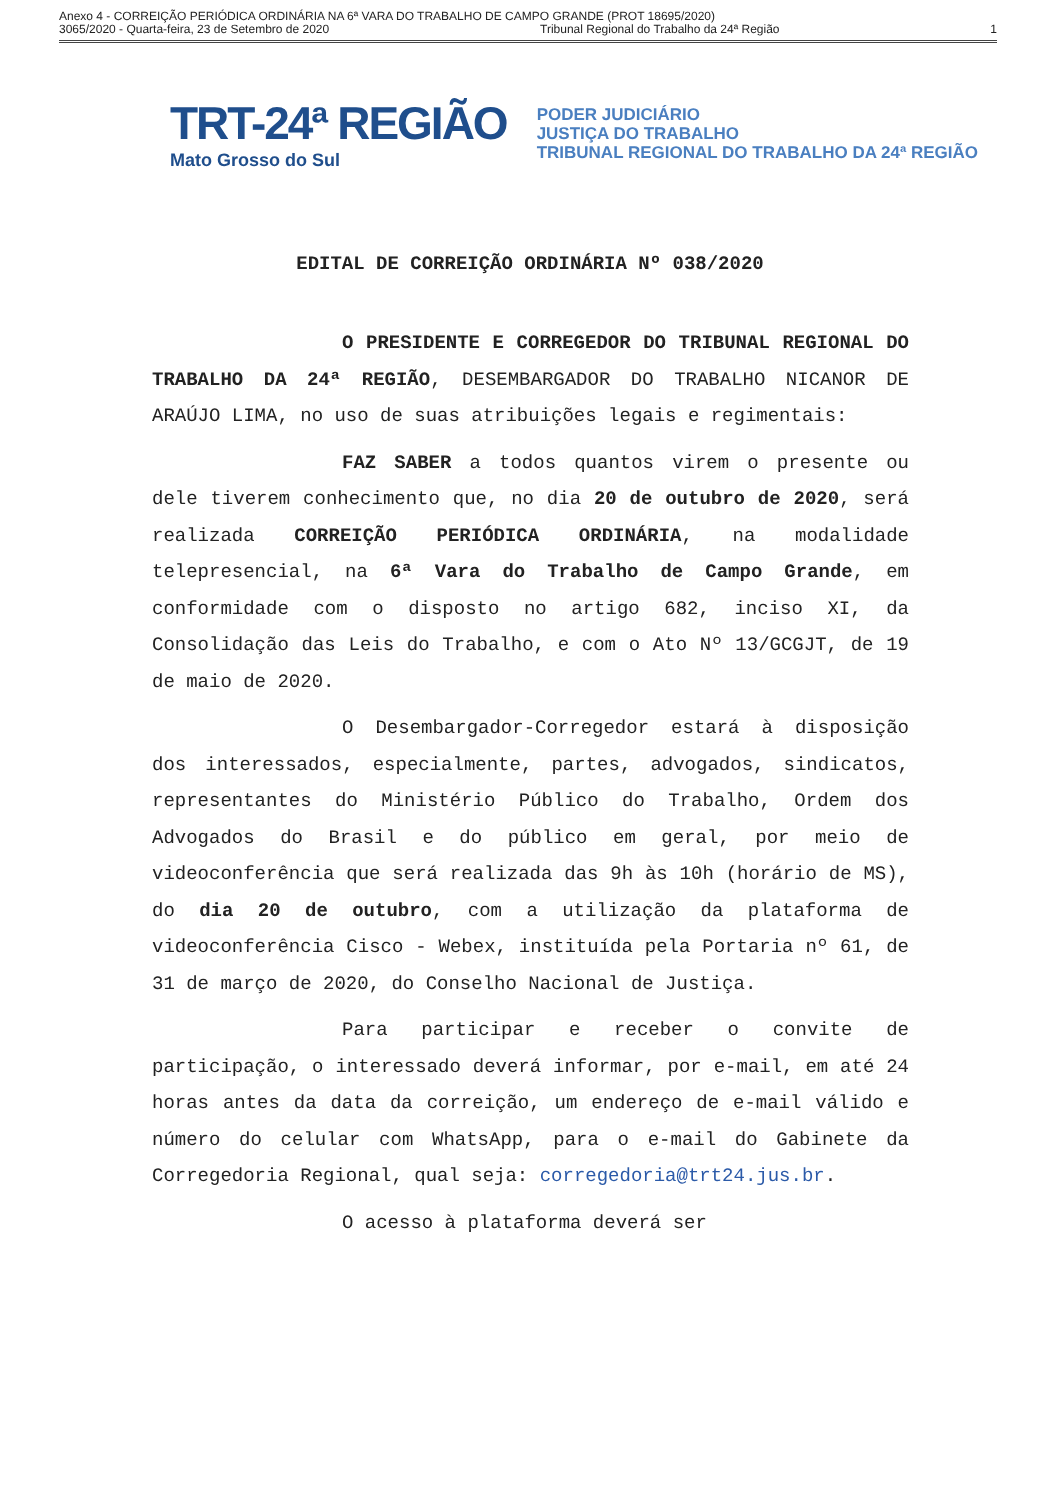Anexo 4 - CORREIÇÃO PERIÓDICA ORDINÁRIA NA 6ª VARA DO TRABALHO DE CAMPO GRANDE (PROT 18695/2020)
3065/2020 - Quarta-feira, 23 de Setembro de 2020 Tribunal Regional do Trabalho da 24ª Região 1
TRT-24ª REGIÃO
Mato Grosso do Sul
PODER JUDICIÁRIO
JUSTIÇA DO TRABALHO
TRIBUNAL REGIONAL DO TRABALHO DA 24ª REGIÃO
EDITAL DE CORREIÇÃO ORDINÁRIA Nº 038/2020
O PRESIDENTE E CORREGEDOR DO TRIBUNAL REGIONAL DO TRABALHO DA 24ª REGIÃO, DESEMBARGADOR DO TRABALHO NICANOR DE ARAÚJO LIMA, no uso de suas atribuições legais e regimentais:
FAZ SABER a todos quantos virem o presente ou dele tiverem conhecimento que, no dia 20 de outubro de 2020, será realizada CORREIÇÃO PERIÓDICA ORDINÁRIA, na modalidade telepresencial, na 6ª Vara do Trabalho de Campo Grande, em conformidade com o disposto no artigo 682, inciso XI, da Consolidação das Leis do Trabalho, e com o Ato Nº 13/GCGJT, de 19 de maio de 2020.
O Desembargador-Corregedor estará à disposição dos interessados, especialmente, partes, advogados, sindicatos, representantes do Ministério Público do Trabalho, Ordem dos Advogados do Brasil e do público em geral, por meio de videoconferência que será realizada das 9h às 10h (horário de MS), do dia 20 de outubro, com a utilização da plataforma de videoconferência Cisco - Webex, instituída pela Portaria nº 61, de 31 de março de 2020, do Conselho Nacional de Justiça.
Para participar e receber o convite de participação, o interessado deverá informar, por e-mail, em até 24 horas antes da data da correição, um endereço de e-mail válido e número do celular com WhatsApp, para o e-mail do Gabinete da Corregedoria Regional, qual seja: corregedoria@trt24.jus.br.
O acesso à plataforma deverá ser